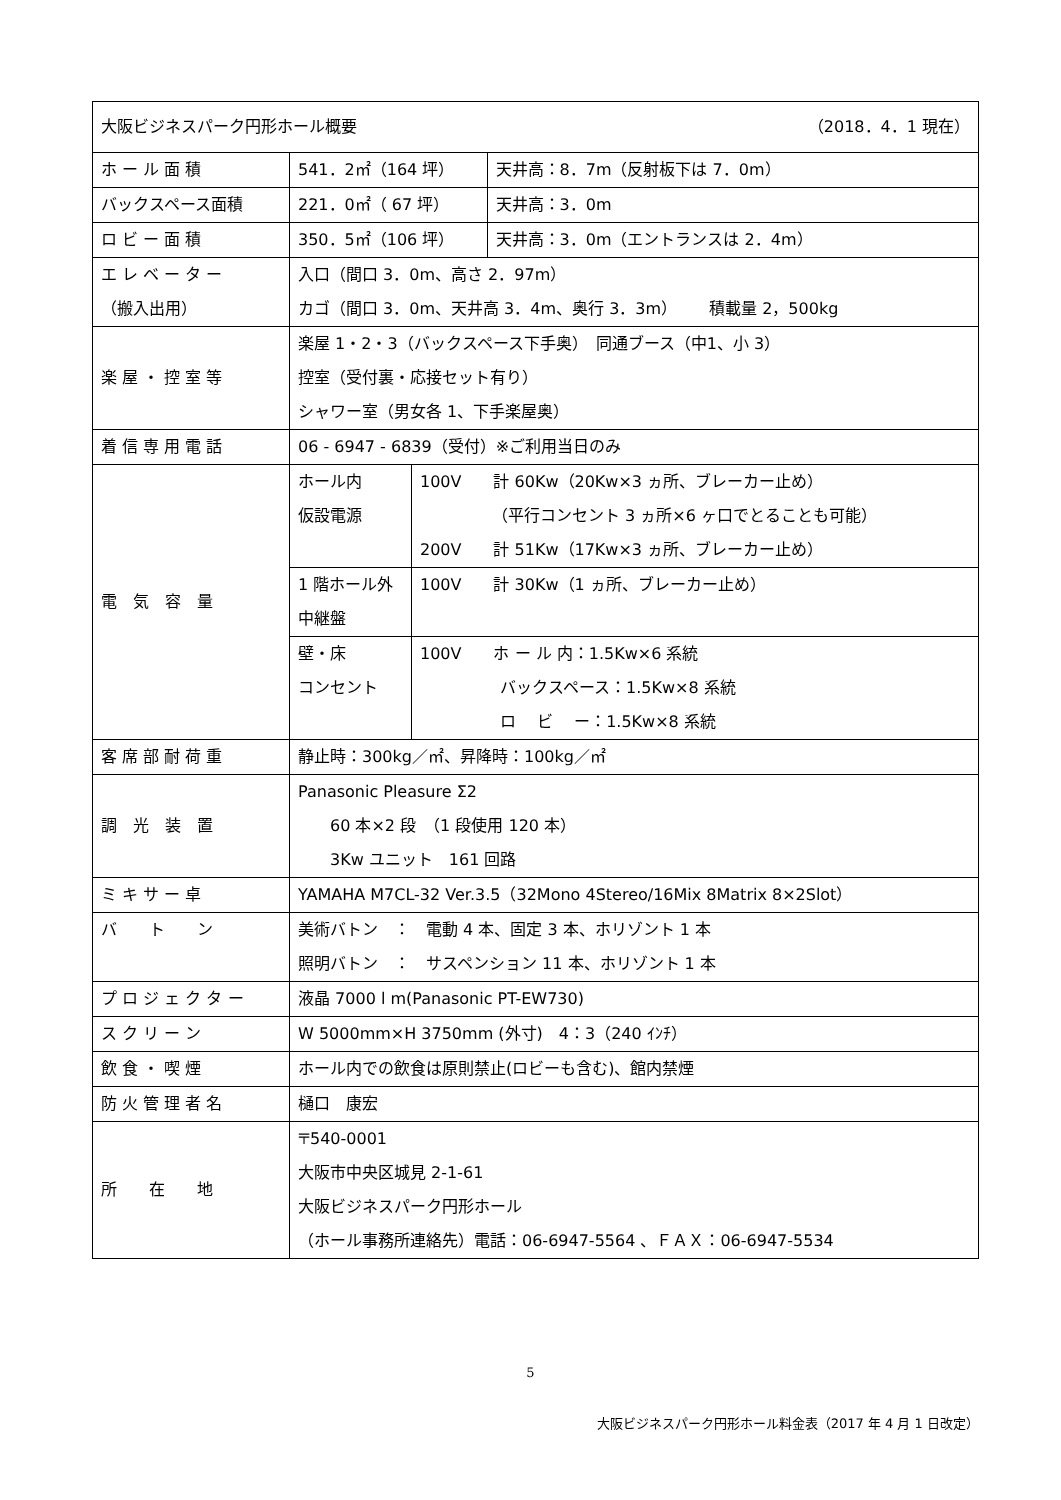| 大阪ビジネスパーク円形ホール概要 （2018．4．1 現在） | | | |
| ホ ー ル 面 積 | 541．2㎡（164 坪） | | 天井高：8．7m（反射板下は 7．0m） |
| バックスペース面積 | 221．0㎡（ 67 坪） | | 天井高：3．0m |
| ロ ビ ー 面 積 | 350．5㎡（106 坪） | | 天井高：3．0m（エントランスは 2．4m） |
| エ レ ベ ー タ ー （搬入出用） | 入口（間口 3．0m、高さ 2．97m） カゴ（間口 3．0m、天井高 3．4m、奥行 3．3m） 積載量 2，500kg | | |
| 楽 屋 ・ 控 室 等 | 楽屋 1・2・3（バックスペース下手奥） 同通ブース（中1、小 3） 控室（受付裏・応接セット有り） シャワー室（男女各 1、下手楽屋奥） | | |
| 着 信 専 用 電 話 | 06 - 6947 - 6839（受付）※ご利用当日のみ | | |
| 電 気 容 量 | ホール内 仮設電源 | 100V 計 60Kw（20Kw×3 ヵ所、ブレーカー止め） （平行コンセント 3 ヵ所×6 ヶ口でとることも可能） 200V 計 51Kw（17Kw×3 ヵ所、ブレーカー止め） | |
| | 1 階ホール外 中継盤 | 100V 計 30Kw（1 ヵ所、ブレーカー止め） | |
| | 壁・床 コンセント | 100V ホ ー ル 内：1.5Kw×6 系統 バックスペース：1.5Kw×8 系統 ロ ビ ー：1.5Kw×8 系統 | |
| 客 席 部 耐 荷 重 | 静止時：300kg／㎡、昇降時：100kg／㎡ | | |
| 調 光 装 置 | Panasonic Pleasure Σ2 60 本×2 段 （1 段使用 120 本） 3Kw ユニット 161 回路 | | |
| ミ キ サ ー 卓 | YAMAHA M7CL-32 Ver.3.5（32Mono 4Stereo/16Mix 8Matrix 8×2Slot） | | |
| バ ト ン | 美術バトン ： 電動 4 本、固定 3 本、ホリゾント 1 本 照明バトン ： サスペンション 11 本、ホリゾント 1 本 | | |
| プ ロ ジ ェ ク タ ー | 液晶 7000 l m(Panasonic PT-EW730) | | |
| ス ク リ ー ン | W 5000mm×H 3750mm (外寸) 4：3（240 ｲﾝﾁ） | | |
| 飲 食 ・ 喫 煙 | ホール内での飲食は原則禁止(ロビーも含む)、館内禁煙 | | |
| 防 火 管 理 者 名 | 樋口 康宏 | | |
| 所 在 地 | 〒540-0001 大阪市中央区城見 2-1-61 大阪ビジネスパーク円形ホール （ホール事務所連絡先）電話：06-6947-5564 、ＦＡＸ：06-6947-5534 | | |
5
大阪ビジネスパーク円形ホール料金表（2017 年 4 月 1 日改定）